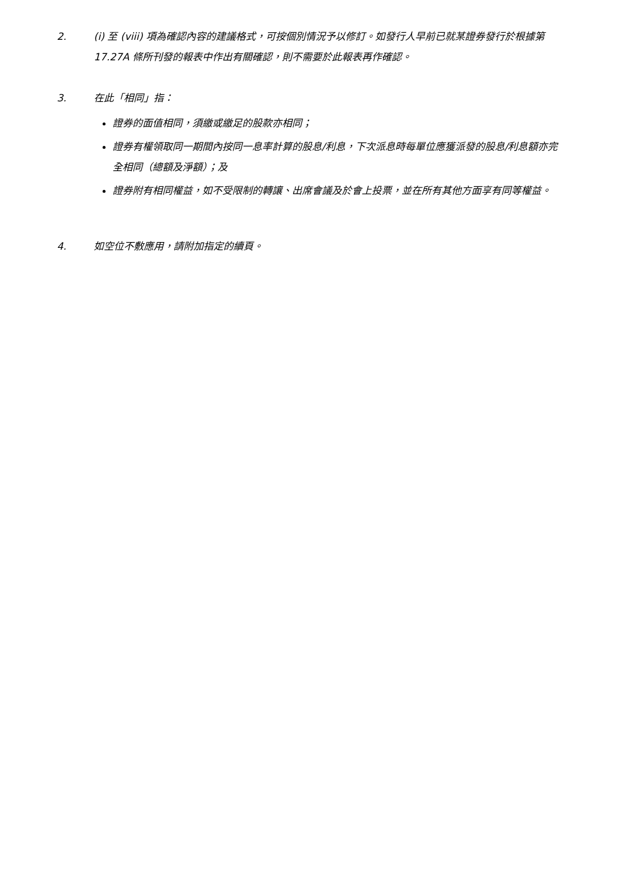2. (i) 至 (viii) 項為確認內容的建議格式，可按個別情況予以修訂。如發行人早前已就某證券發行於根據第 17.27A 條所刊發的報表中作出有關確認，則不需要於此報表再作確認。
3. 在此「相同」指：
證券的面值相同，須繳或繳足的股款亦相同；
證券有權領取同一期間內按同一息率計算的股息/利息，下次派息時每單位應獲派發的股息/利息額亦完全相同（總額及淨額）；及
證券附有相同權益，如不受限制的轉讓、出席會議及於會上投票，並在所有其他方面享有同等權益。
4. 如空位不敷應用，請附加指定的續頁。